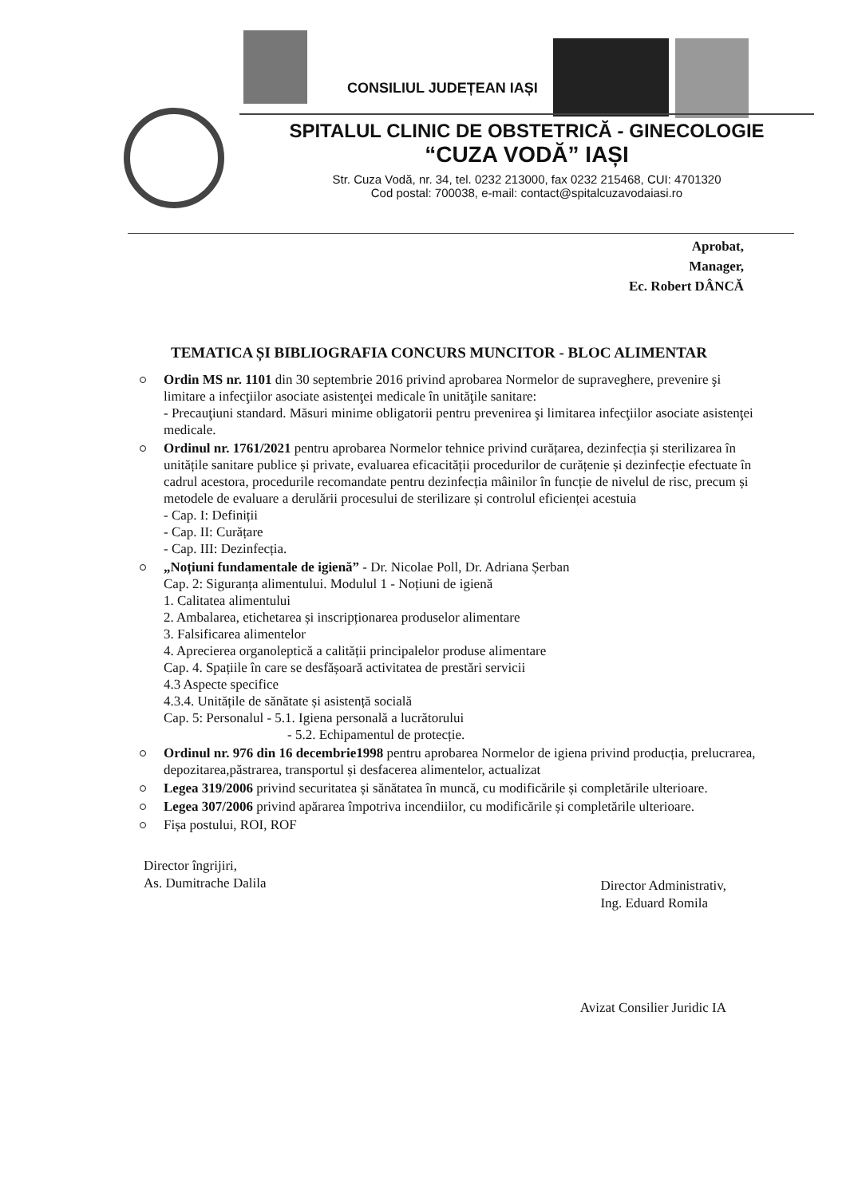CONSILIUL JUDEȚEAN IAȘI
SPITALUL CLINIC DE OBSTETRICĂ - GINECOLOGIE
“CUZA VODĂ” IAȘI
Str. Cuza Vodă, nr. 34, tel. 0232 213000, fax 0232 215468, CUI: 4701320
Cod postal: 700038, e-mail: contact@spitalcuzavodaiasi.ro
Aprobat,
Manager,
Ec. Robert DÂNCĂ
TEMATICA ȘI BIBLIOGRAFIA CONCURS MUNCITOR - BLOC ALIMENTAR
Ordin MS nr. 1101 din 30 septembrie 2016 privind aprobarea Normelor de supraveghere, prevenire şi limitare a infecţiilor asociate asistenţei medicale în unităţile sanitare:
- Precauţiuni standard. Măsuri minime obligatorii pentru prevenirea şi limitarea infecţiilor asociate asistenţei medicale.
Ordinul nr. 1761/2021 pentru aprobarea Normelor tehnice privind curățarea, dezinfecția și sterilizarea în unitățile sanitare publice și private, evaluarea eficacității procedurilor de curățenie și dezinfecție efectuate în cadrul acestora, procedurile recomandate pentru dezinfecția mâinilor în funcție de nivelul de risc, precum și metodele de evaluare a derulării procesului de sterilizare și controlul eficienței acestuia
- Cap. I: Definiții
- Cap. II: Curățare
- Cap. III: Dezinfecția.
„Noțiuni fundamentale de igienă” - Dr. Nicolae Poll, Dr. Adriana Șerban
Cap. 2: Siguranța alimentului. Modulul 1 - Noțiuni de igienă
1. Calitatea alimentului
2. Ambalarea, etichetarea și inscripționarea produselor alimentare
3. Falsificarea alimentelor
4. Aprecierea organoleptică a calității principalelor produse alimentare
Cap. 4. Spațiile în care se desfășoară activitatea de prestări servicii
4.3 Aspecte specifice
4.3.4. Unitățile de sănătate și asistență socială
Cap. 5: Personalul - 5.1. Igiena personală a lucrătorului
- 5.2. Echipamentul de protecție.
Ordinul nr. 976 din 16 decembrie1998 pentru aprobarea Normelor de igiena privind producția, prelucrarea, depozitarea,păstrarea, transportul și desfacerea alimentelor, actualizat
Legea 319/2006 privind securitatea și sănătatea în muncă, cu modificările și completările ulterioare.
Legea 307/2006 privind apărarea împotriva incendiilor, cu modificările și completările ulterioare.
Fișa postului, ROI, ROF
Director îngrijiri,
As. Dumitrache Dalila
Director Administrativ,
Ing. Eduard Romila
Avizat Consilier Juridic IA